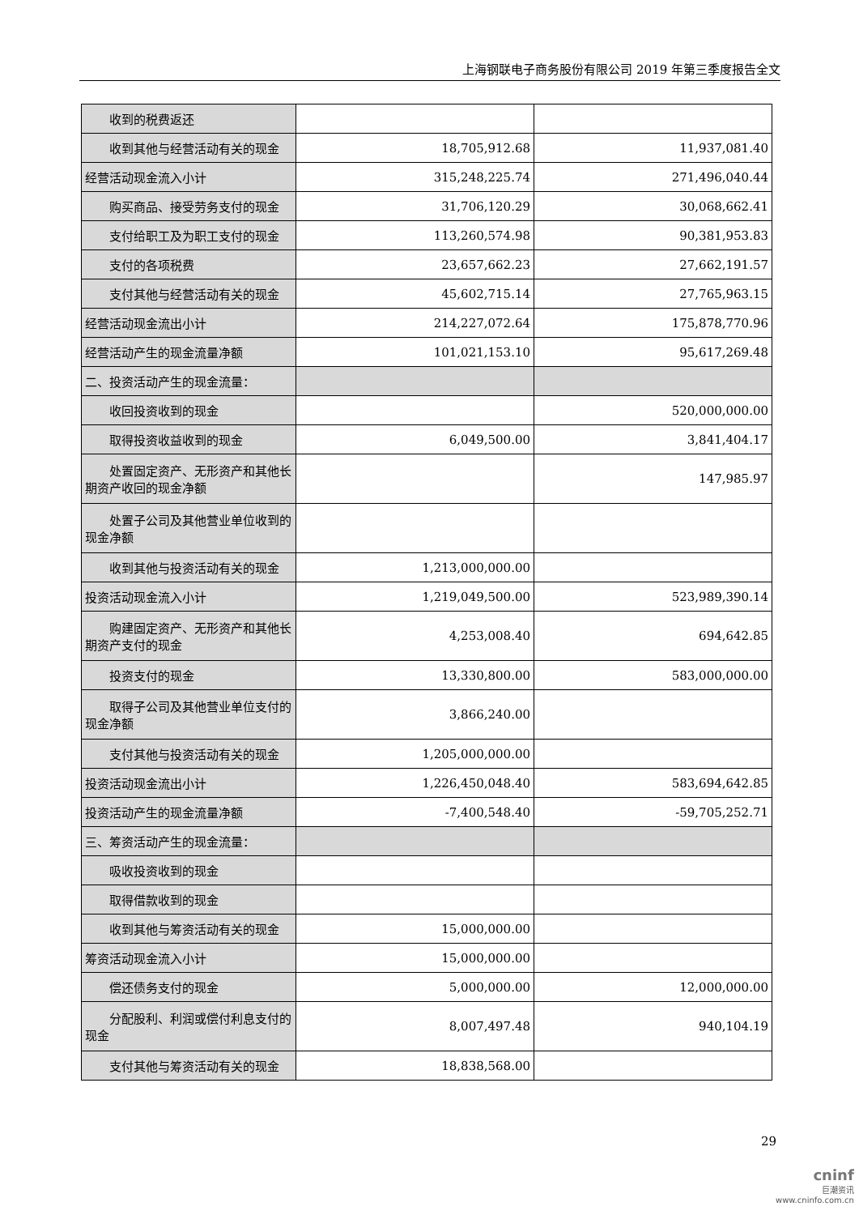上海钢联电子商务股份有限公司 2019 年第三季度报告全文
| 收到的税费返还 | | |
| 收到其他与经营活动有关的现金 | 18,705,912.68 | 11,937,081.40 |
| 经营活动现金流入小计 | 315,248,225.74 | 271,496,040.44 |
| 购买商品、接受劳务支付的现金 | 31,706,120.29 | 30,068,662.41 |
| 支付给职工及为职工支付的现金 | 113,260,574.98 | 90,381,953.83 |
| 支付的各项税费 | 23,657,662.23 | 27,662,191.57 |
| 支付其他与经营活动有关的现金 | 45,602,715.14 | 27,765,963.15 |
| 经营活动现金流出小计 | 214,227,072.64 | 175,878,770.96 |
| 经营活动产生的现金流量净额 | 101,021,153.10 | 95,617,269.48 |
| 二、投资活动产生的现金流量： | | |
| 收回投资收到的现金 | | 520,000,000.00 |
| 取得投资收益收到的现金 | 6,049,500.00 | 3,841,404.17 |
| 处置固定资产、无形资产和其他长期资产收回的现金净额 | | 147,985.97 |
| 处置子公司及其他营业单位收到的现金净额 | | |
| 收到其他与投资活动有关的现金 | 1,213,000,000.00 | |
| 投资活动现金流入小计 | 1,219,049,500.00 | 523,989,390.14 |
| 购建固定资产、无形资产和其他长期资产支付的现金 | 4,253,008.40 | 694,642.85 |
| 投资支付的现金 | 13,330,800.00 | 583,000,000.00 |
| 取得子公司及其他营业单位支付的现金净额 | 3,866,240.00 | |
| 支付其他与投资活动有关的现金 | 1,205,000,000.00 | |
| 投资活动现金流出小计 | 1,226,450,048.40 | 583,694,642.85 |
| 投资活动产生的现金流量净额 | -7,400,548.40 | -59,705,252.71 |
| 三、筹资活动产生的现金流量： | | |
| 吸收投资收到的现金 | | |
| 取得借款收到的现金 | | |
| 收到其他与筹资活动有关的现金 | 15,000,000.00 | |
| 筹资活动现金流入小计 | 15,000,000.00 | |
| 偿还债务支付的现金 | 5,000,000.00 | 12,000,000.00 |
| 分配股利、利润或偿付利息支付的现金 | 8,007,497.48 | 940,104.19 |
| 支付其他与筹资活动有关的现金 | 18,838,568.00 | |
29
cninf
巨潮资讯
www.cninfo.com.cn